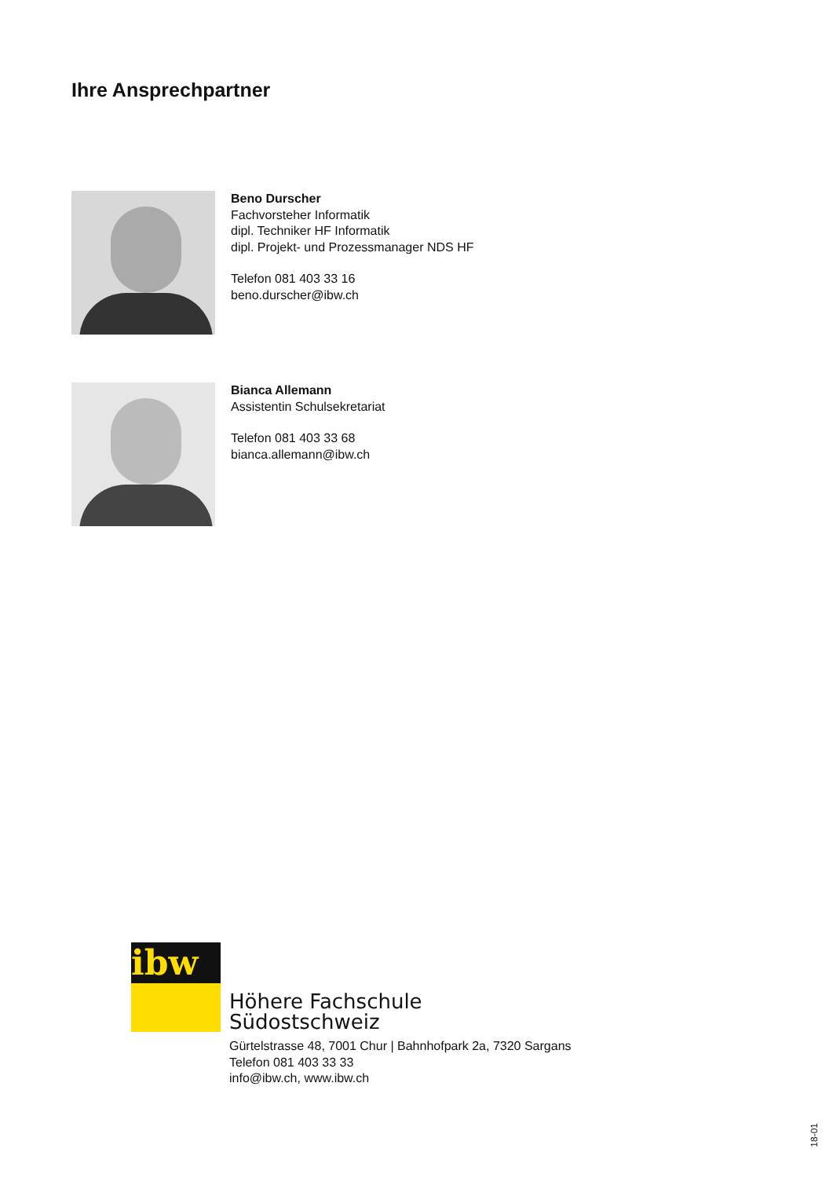Ihre Ansprechpartner
Beno Durscher
Fachvorsteher Informatik
dipl. Techniker HF Informatik
dipl. Projekt- und Prozessmanager NDS HF
Telefon 081 403 33 16
beno.durscher@ibw.ch
Bianca Allemann
Assistentin Schulsekretariat
Telefon 081 403 33 68
bianca.allemann@ibw.ch
ibw
Höhere Fachschule
Südostschweiz
Gürtelstrasse 48, 7001 Chur | Bahnhofpark 2a, 7320 Sargans
Telefon 081 403 33 33
info@ibw.ch, www.ibw.ch
18-01